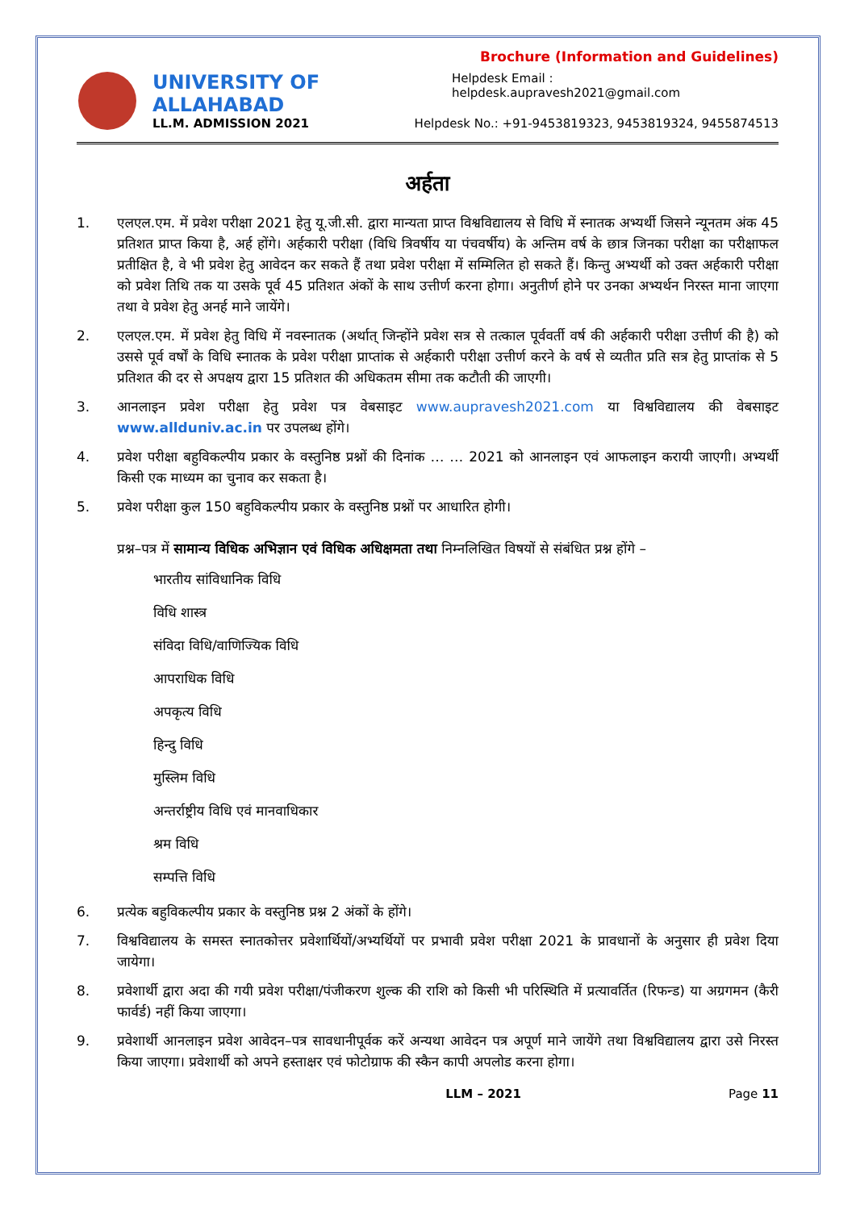Brochure (Information and Guidelines)
UNIVERSITY OF ALLAHABAD Helpdesk Email : helpdesk.aupravesh2021@gmail.com
LL.M. ADMISSION 2021 Helpdesk No.: +91-9453819323, 9453819324, 9455874513
अर्हता
1. एलएल.एम. में प्रवेश परीक्षा 2021 हेतु यू.जी.सी. द्वारा मान्यता प्राप्त विश्वविद्यालय से विधि में स्नातक अभ्यर्थी जिसने न्यूनतम अंक 45 प्रतिशत प्राप्त किया है, अर्ह होंगे। अर्हकारी परीक्षा (विधि त्रिवर्षीय या पंचवर्षीय) के अन्तिम वर्ष के छात्र जिनका परीक्षा का परीक्षाफल प्रतीक्षित है, वे भी प्रवेश हेतु आवेदन कर सकते हैं तथा प्रवेश परीक्षा में सम्मिलित हो सकते हैं। किन्तु अभ्यर्थी को उक्त अर्हकारी परीक्षा को प्रवेश तिथि तक या उसके पूर्व 45 प्रतिशत अंकों के साथ उत्तीर्ण करना होगा। अनुतीर्ण होने पर उनका अभ्यर्थन निरस्त माना जाएगा तथा वे प्रवेश हेतु अनर्ह माने जायेंगे।
2. एलएल.एम. में प्रवेश हेतु विधि में नवस्नातक (अर्थात् जिन्होंने प्रवेश सत्र से तत्काल पूर्ववर्ती वर्ष की अर्हकारी परीक्षा उत्तीर्ण की है) को उससे पूर्व वर्षों के विधि स्नातक के प्रवेश परीक्षा प्राप्तांक से अर्हकारी परीक्षा उत्तीर्ण करने के वर्ष से व्यतीत प्रति सत्र हेतु प्राप्तांक से 5 प्रतिशत की दर से अपक्षय द्वारा 15 प्रतिशत की अधिकतम सीमा तक कटौती की जाएगी।
3. आनलाइन प्रवेश परीक्षा हेतु प्रवेश पत्र वेबसाइट www.aupravesh2021.com या विश्वविद्यालय की वेबसाइट www.allduniv.ac.in पर उपलब्ध होंगे।
4. प्रवेश परीक्षा बहुविकल्पीय प्रकार के वस्तुनिष्ठ प्रश्नों की दिनांक … … 2021 को आनलाइन एवं आफलाइन करायी जाएगी। अभ्यर्थी किसी एक माध्यम का चुनाव कर सकता है।
5. प्रवेश परीक्षा कुल 150 बहुविकल्पीय प्रकार के वस्तुनिष्ठ प्रश्नों पर आधारित होगी।
प्रश्न–पत्र में सामान्य विधिक अभिज्ञान एवं विधिक अधिक्षमता तथा निम्नलिखित विषयों से संबंधित प्रश्न होंगे –
भारतीय सांविधानिक विधि
विधि शास्त्र
संविदा विधि/वाणिज्यिक विधि
आपराधिक विधि
अपकृत्य विधि
हिन्दु विधि
मुस्लिम विधि
अन्तर्राष्ट्रीय विधि एवं मानवाधिकार
श्रम विधि
सम्पत्ति विधि
6. प्रत्येक बहुविकल्पीय प्रकार के वस्तुनिष्ठ प्रश्न 2 अंकों के होंगे।
7. विश्वविद्यालय के समस्त स्नातकोत्तर प्रवेशार्थियों/अभ्यर्थियों पर प्रभावी प्रवेश परीक्षा 2021 के प्रावधानों के अनुसार ही प्रवेश दिया जायेगा।
8. प्रवेशार्थी द्वारा अदा की गयी प्रवेश परीक्षा/पंजीकरण शुल्क की राशि को किसी भी परिस्थिति में प्रत्यावर्तित (रिफन्ड) या अग्रगमन (कैरी फार्वर्ड) नहीं किया जाएगा।
9. प्रवेशार्थी आनलाइन प्रवेश आवेदन–पत्र सावधानीपूर्वक करें अन्यथा आवेदन पत्र अपूर्ण माने जायेंगे तथा विश्वविद्यालय द्वारा उसे निरस्त किया जाएगा। प्रवेशार्थी को अपने हस्ताक्षर एवं फोटोग्राफ की स्कैन कापी अपलोड करना होगा।
LLM – 2021 Page 11